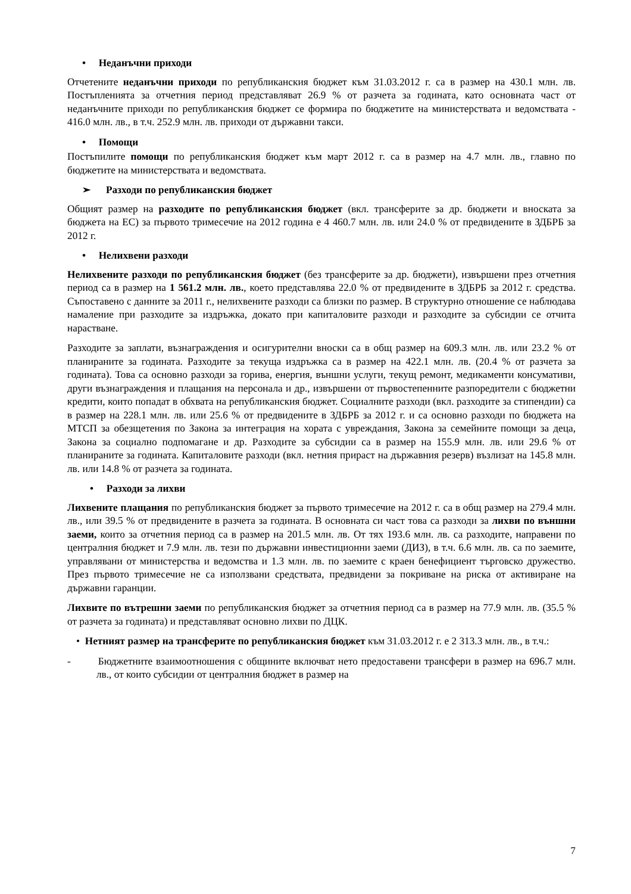• Неданъчни приходи
Отчетените неданъчни приходи по републиканския бюджет към 31.03.2012 г. са в размер на 430.1 млн. лв. Постъпленията за отчетния период представляват 26.9 % от разчета за годината, като основната част от неданъчните приходи по републиканския бюджет се формира по бюджетите на министерствата и ведомствата - 416.0 млн. лв., в т.ч. 252.9 млн. лв. приходи от държавни такси.
• Помощи
Постъпилите помощи по републиканския бюджет към март 2012 г. са в размер на 4.7 млн. лв., главно по бюджетите на министерствата и ведомствата.
➢ Разходи по републиканския бюджет
Общият размер на разходите по републиканския бюджет (вкл. трансферите за др. бюджети и вноската за бюджета на ЕС) за първото тримесечие на 2012 година е 4 460.7 млн. лв. или 24.0 % от предвидените в ЗДБРБ за 2012 г.
• Нелихвени разходи
Нелихвените разходи по републиканския бюджет (без трансферите за др. бюджети), извършени през отчетния период са в размер на 1 561.2 млн. лв., което представлява 22.0 % от предвидените в ЗДБРБ за 2012 г. средства. Съпоставено с данните за 2011 г., нелихвените разходи са близки по размер. В структурно отношение се наблюдава намаление при разходите за издръжка, докато при капиталовите разходи и разходите за субсидии се отчита нарастване.
Разходите за заплати, възнаграждения и осигурителни вноски са в общ размер на 609.3 млн. лв. или 23.2 % от планираните за годината. Разходите за текуща издръжка са в размер на 422.1 млн. лв. (20.4 % от разчета за годината). Това са основно разходи за горива, енергия, външни услуги, текущ ремонт, медикаменти консумативи, други възнаграждения и плащания на персонала и др., извършени от първостепенните разпоредители с бюджетни кредити, които попадат в обхвата на републиканския бюджет. Социалните разходи (вкл. разходите за стипендии) са в размер на 228.1 млн. лв. или 25.6 % от предвидените в ЗДБРБ за 2012 г. и са основно разходи по бюджета на МТСП за обезщетения по Закона за интеграция на хората с увреждания, Закона за семейните помощи за деца, Закона за социално подпомагане и др. Разходите за субсидии са в размер на 155.9 млн. лв. или 29.6 % от планираните за годината. Капиталовите разходи (вкл. нетния прираст на държавния резерв) възлизат на 145.8 млн. лв. или 14.8 % от разчета за годината.
• Разходи за лихви
Лихвените плащания по републиканския бюджет за първото тримесечие на 2012 г. са в общ размер на 279.4 млн. лв., или 39.5 % от предвидените в разчета за годината. В основната си част това са разходи за лихви по външни заеми, които за отчетния период са в размер на 201.5 млн. лв. От тях 193.6 млн. лв. са разходите, направени по централния бюджет и 7.9 млн. лв. тези по държавни инвестиционни заеми (ДИЗ), в т.ч. 6.6 млн. лв. са по заемите, управлявани от министерства и ведомства и 1.3 млн. лв. по заемите с краен бенефициент търговско дружество. През първото тримесечие не са използвани средствата, предвидени за покриване на риска от активиране на държавни гаранции.
Лихвите по вътрешни заеми по републиканския бюджет за отчетния период са в размер на 77.9 млн. лв. (35.5 % от разчета за годината) и представляват основно лихви по ДЦК.
• Нетният размер на трансферите по републиканския бюджет към 31.03.2012 г. е 2 313.3 млн. лв., в т.ч.:
- Бюджетните взаимоотношения с общините включват нето предоставени трансфери в размер на 696.7 млн. лв., от които субсидии от централния бюджет в размер на
7